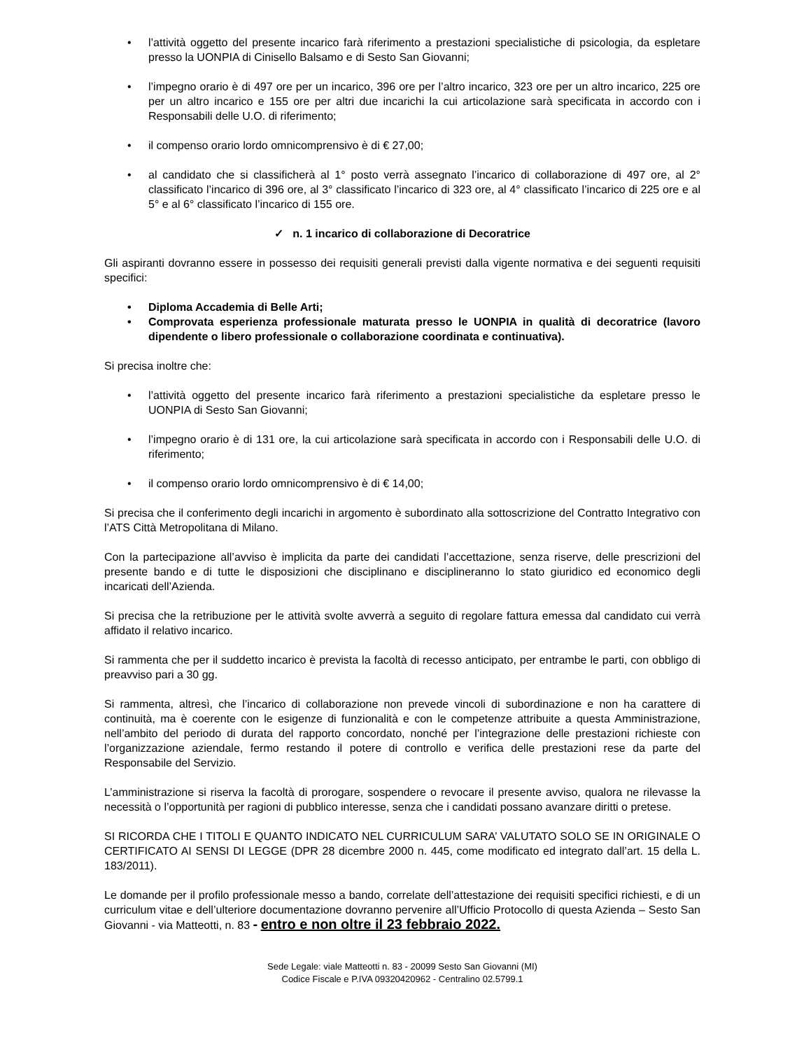• l’attività oggetto del presente incarico farà riferimento a prestazioni specialistiche di psicologia, da espletare presso la UONPIA di Cinisello Balsamo e di Sesto San Giovanni;
• l’impegno orario è di 497 ore per un incarico, 396 ore per l’altro incarico, 323 ore per un altro incarico, 225 ore per un altro incarico e 155 ore per altri due incarichi la cui articolazione sarà specificata in accordo con i Responsabili delle U.O. di riferimento;
• il compenso orario lordo omnicomprensivo è di € 27,00;
• al candidato che si classificherà al 1° posto verrà assegnato l’incarico di collaborazione di 497 ore, al 2° classificato l’incarico di 396 ore, al 3° classificato l’incarico di 323 ore, al 4° classificato l’incarico di 225 ore e al 5° e al 6° classificato l’incarico di 155 ore.
✓ n. 1 incarico di collaborazione di Decoratrice
Gli aspiranti dovranno essere in possesso dei requisiti generali previsti dalla vigente normativa e dei seguenti requisiti specifici:
• Diploma Accademia di Belle Arti;
• Comprovata esperienza professionale maturata presso le UONPIA in qualità di decoratrice (lavoro dipendente o libero professionale o collaborazione coordinata e continuativa).
Si precisa inoltre che:
• l’attività oggetto del presente incarico farà riferimento a prestazioni specialistiche da espletare presso le UONPIA di Sesto San Giovanni;
• l’impegno orario è di 131 ore, la cui articolazione sarà specificata in accordo con i Responsabili delle U.O. di riferimento;
• il compenso orario lordo omnicomprensivo è di € 14,00;
Si precisa che il conferimento degli incarichi in argomento è subordinato alla sottoscrizione del Contratto Integrativo con l’ATS Città Metropolitana di Milano.
Con la partecipazione all’avviso è implicita da parte dei candidati l’accettazione, senza riserve, delle prescrizioni del presente bando e di tutte le disposizioni che disciplinano e disciplineranno lo stato giuridico ed economico degli incaricati dell’Azienda.
Si precisa che la retribuzione per le attività svolte avverrà a seguito di regolare fattura emessa dal candidato cui verrà affidato il relativo incarico.
Si rammenta che per il suddetto incarico è prevista la facoltà di recesso anticipato, per entrambe le parti, con obbligo di preavviso pari a 30 gg.
Si rammenta, altresì, che l’incarico di collaborazione non prevede vincoli di subordinazione e non ha carattere di continuità, ma è coerente con le esigenze di funzionalità e con le competenze attribuite a questa Amministrazione, nell’ambito del periodo di durata del rapporto concordato, nonché per l’integrazione delle prestazioni richieste con l’organizzazione aziendale, fermo restando il potere di controllo e verifica delle prestazioni rese da parte del Responsabile del Servizio.
L’amministrazione si riserva la facoltà di prorogare, sospendere o revocare il presente avviso, qualora ne rilevasse la necessità o l’opportunità per ragioni di pubblico interesse, senza che i candidati possano avanzare diritti o pretese.
SI RICORDA CHE I TITOLI E QUANTO INDICATO NEL CURRICULUM SARA’ VALUTATO SOLO SE IN ORIGINALE O CERTIFICATO AI SENSI DI LEGGE (DPR 28 dicembre 2000 n. 445, come modificato ed integrato dall’art. 15 della L. 183/2011).
Le domande per il profilo professionale messo a bando, correlate dell’attestazione dei requisiti specifici richiesti, e di un curriculum vitae e dell’ulteriore documentazione dovranno pervenire all’Ufficio Protocollo di questa Azienda – Sesto San Giovanni - via Matteotti, n. 83 - entro e non oltre il 23 febbraio 2022.
Sede Legale: viale Matteotti n. 83 - 20099 Sesto San Giovanni (MI)
Codice Fiscale e P.IVA 09320420962 - Centralino 02.5799.1